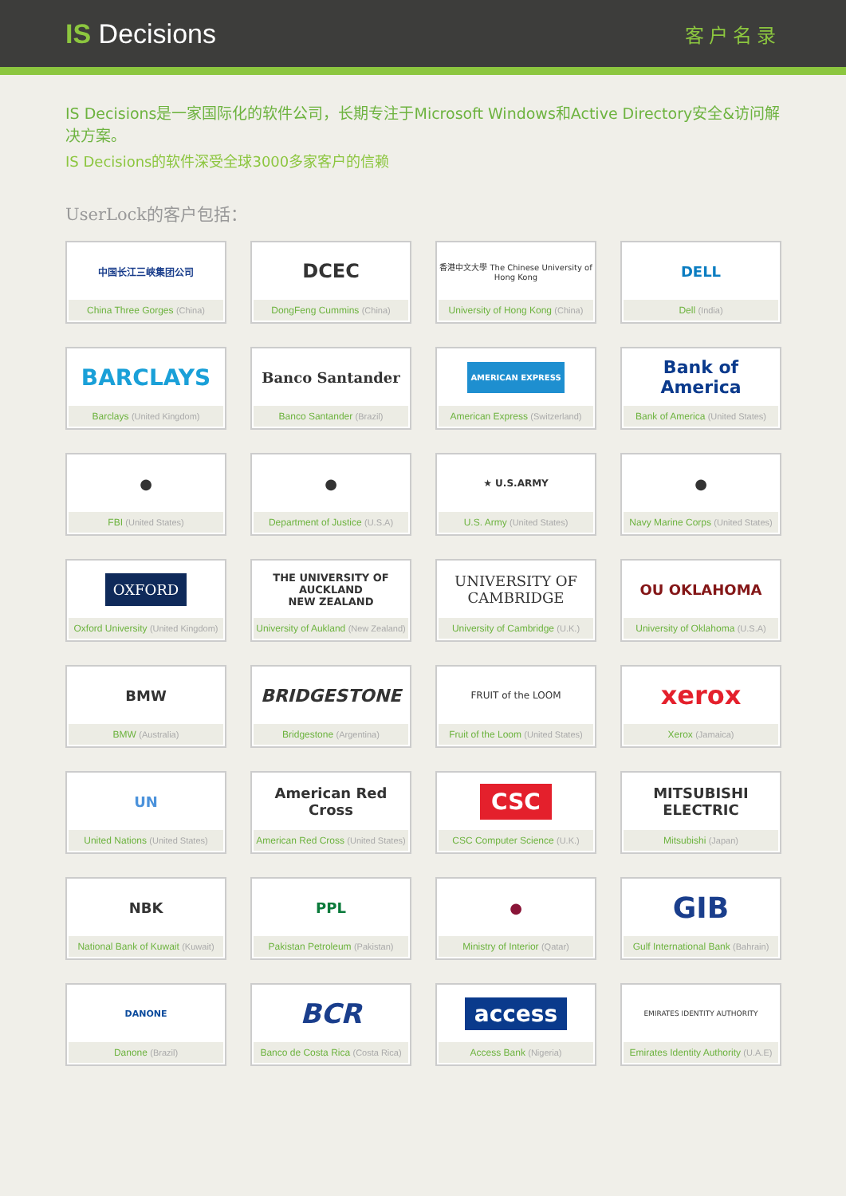IS Decisions
客户名录
IS Decisions是一家国际化的软件公司，长期专注于Microsoft Windows和Active Directory安全&访问解决方案。
IS Decisions的软件深受全球3000多家客户的信赖
UserLock的客户包括：
中国长江三峡集团公司
China Three Gorges (China)
DCEC
DongFeng Cummins (China)
香港中文大學 The Chinese University of Hong Kong
University of Hong Kong (China)
DELL
Dell (India)
BARCLAYS
Barclays (United Kingdom)
Banco Santander
Banco Santander (Brazil)
AMERICAN EXPRESS
American Express (Switzerland)
Bank of America
Bank of America (United States)
●
FBI (United States)
●
Department of Justice (U.S.A)
★ U.S.ARMY
U.S. Army (United States)
●
Navy Marine Corps (United States)
OXFORD
Oxford University (United Kingdom)
THE UNIVERSITY OF AUCKLAND
NEW ZEALAND
University of Aukland (New Zealand)
UNIVERSITY OF CAMBRIDGE
University of Cambridge (U.K.)
OU OKLAHOMA
University of Oklahoma (U.S.A)
BMW
BMW (Australia)
BRIDGESTONE
Bridgestone (Argentina)
FRUIT of the LOOM
Fruit of the Loom (United States)
xerox
Xerox (Jamaica)
UN
United Nations (United States)
American Red Cross
American Red Cross (United States)
CSC
CSC Computer Science (U.K.)
MITSUBISHI ELECTRIC
Mitsubishi (Japan)
NBK
National Bank of Kuwait (Kuwait)
PPL
Pakistan Petroleum (Pakistan)
●
Ministry of Interior (Qatar)
GIB
Gulf International Bank (Bahrain)
DANONE
Danone (Brazil)
BCR
Banco de Costa Rica (Costa Rica)
access
Access Bank (Nigeria)
EMIRATES IDENTITY AUTHORITY
Emirates Identity Authority (U.A.E)